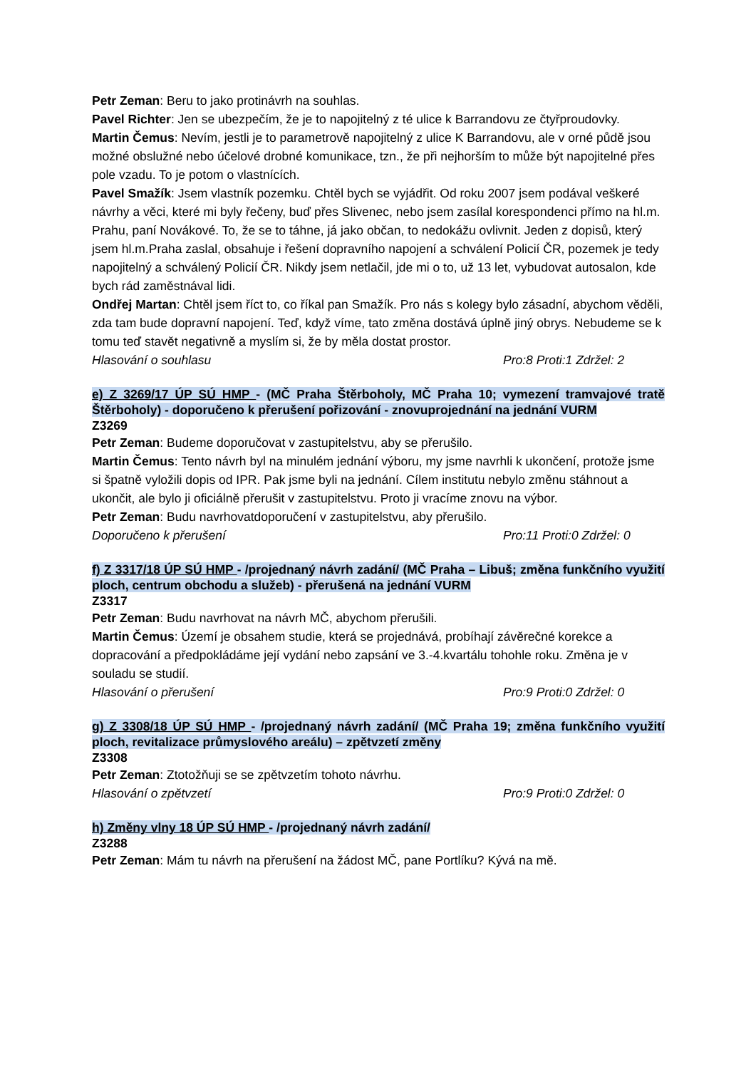Petr Zeman: Beru to jako protinávrh na souhlas.
Pavel Richter: Jen se ubezpečím, že je to napojitelný z té ulice k Barrandovu ze čtyřproudovky.
Martin Čemus: Nevím, jestli je to parametrově napojitelný z ulice K Barrandovu, ale v orné půdě jsou možné obslužné nebo účelové drobné komunikace, tzn., že při nejhorším to může být napojitelné přes pole vzadu. To je potom o vlastnících.
Pavel Smažík: Jsem vlastník pozemku. Chtěl bych se vyjádřit. Od roku 2007 jsem podával veškeré návrhy a věci, které mi byly řečeny, buď přes Slivenec, nebo jsem zasílal korespondenci přímo na hl.m. Prahu, paní Novákové. To, že se to táhne, já jako občan, to nedokážu ovlivnit. Jeden z dopisů, který jsem hl.m.Praha zaslal, obsahuje i řešení dopravního napojení a schválení Policií ČR, pozemek je tedy napojitelný a schválený Policií ČR. Nikdy jsem netlačil, jde mi o to, už 13 let, vybudovat autosalon, kde bych rád zaměstnával lidi.
Ondřej Martan: Chtěl jsem říct to, co říkal pan Smažík. Pro nás s kolegy bylo zásadní, abychom věděli, zda tam bude dopravní napojení. Teď, když víme, tato změna dostává úplně jiný obrys. Nebudeme se k tomu teď stavět negativně a myslím si, že by měla dostat prostor.
Hlasování o souhlasu Pro:8 Proti:1 Zdržel: 2
e) Z 3269/17 ÚP SÚ HMP - (MČ Praha Štěrboholy, MČ Praha 10; vymezení tramvajové tratě Štěrboholy) - doporučeno k přerušení pořizování - znovuprojednání na jednání VURM
Z3269
Petr Zeman: Budeme doporučovat v zastupitelstvu, aby se přerušilo.
Martin Čemus: Tento návrh byl na minulém jednání výboru, my jsme navrhli k ukončení, protože jsme si špatně vyložili dopis od IPR. Pak jsme byli na jednání. Cílem institutu nebylo změnu stáhnout a ukončit, ale bylo ji oficiálně přerušit v zastupitelstvu. Proto ji vracíme znovu na výbor.
Petr Zeman: Budu navrhovatdoporučení v zastupitelstvu, aby přerušilo.
Doporučeno k přerušení Pro:11 Proti:0 Zdržel: 0
f) Z 3317/18 ÚP SÚ HMP - /projednaný návrh zadání/ (MČ Praha – Libuš; změna funkčního využití ploch, centrum obchodu a služeb) - přerušená na jednání VURM
Z3317
Petr Zeman: Budu navrhovat na návrh MČ, abychom přerušili.
Martin Čemus: Území je obsahem studie, která se projednává, probíhají závěrečné korekce a dopracování a předpokládáme její vydání nebo zapsání ve 3.-4.kvartálu tohohle roku. Změna je v souladu se studií.
Hlasování o přerušení Pro:9 Proti:0 Zdržel: 0
g) Z 3308/18 ÚP SÚ HMP - /projednaný návrh zadání/ (MČ Praha 19; změna funkčního využití ploch, revitalizace průmyslového areálu) – zpětvzetí změny
Z3308
Petr Zeman: Ztotožňuji se se zpětvzetím tohoto návrhu.
Hlasování o zpětvzetí Pro:9 Proti:0 Zdržel: 0
h) Změny vlny 18 ÚP SÚ HMP - /projednaný návrh zadání/
Z3288
Petr Zeman: Mám tu návrh na přerušení na žádost MČ, pane Portlíku? Kývá na mě.